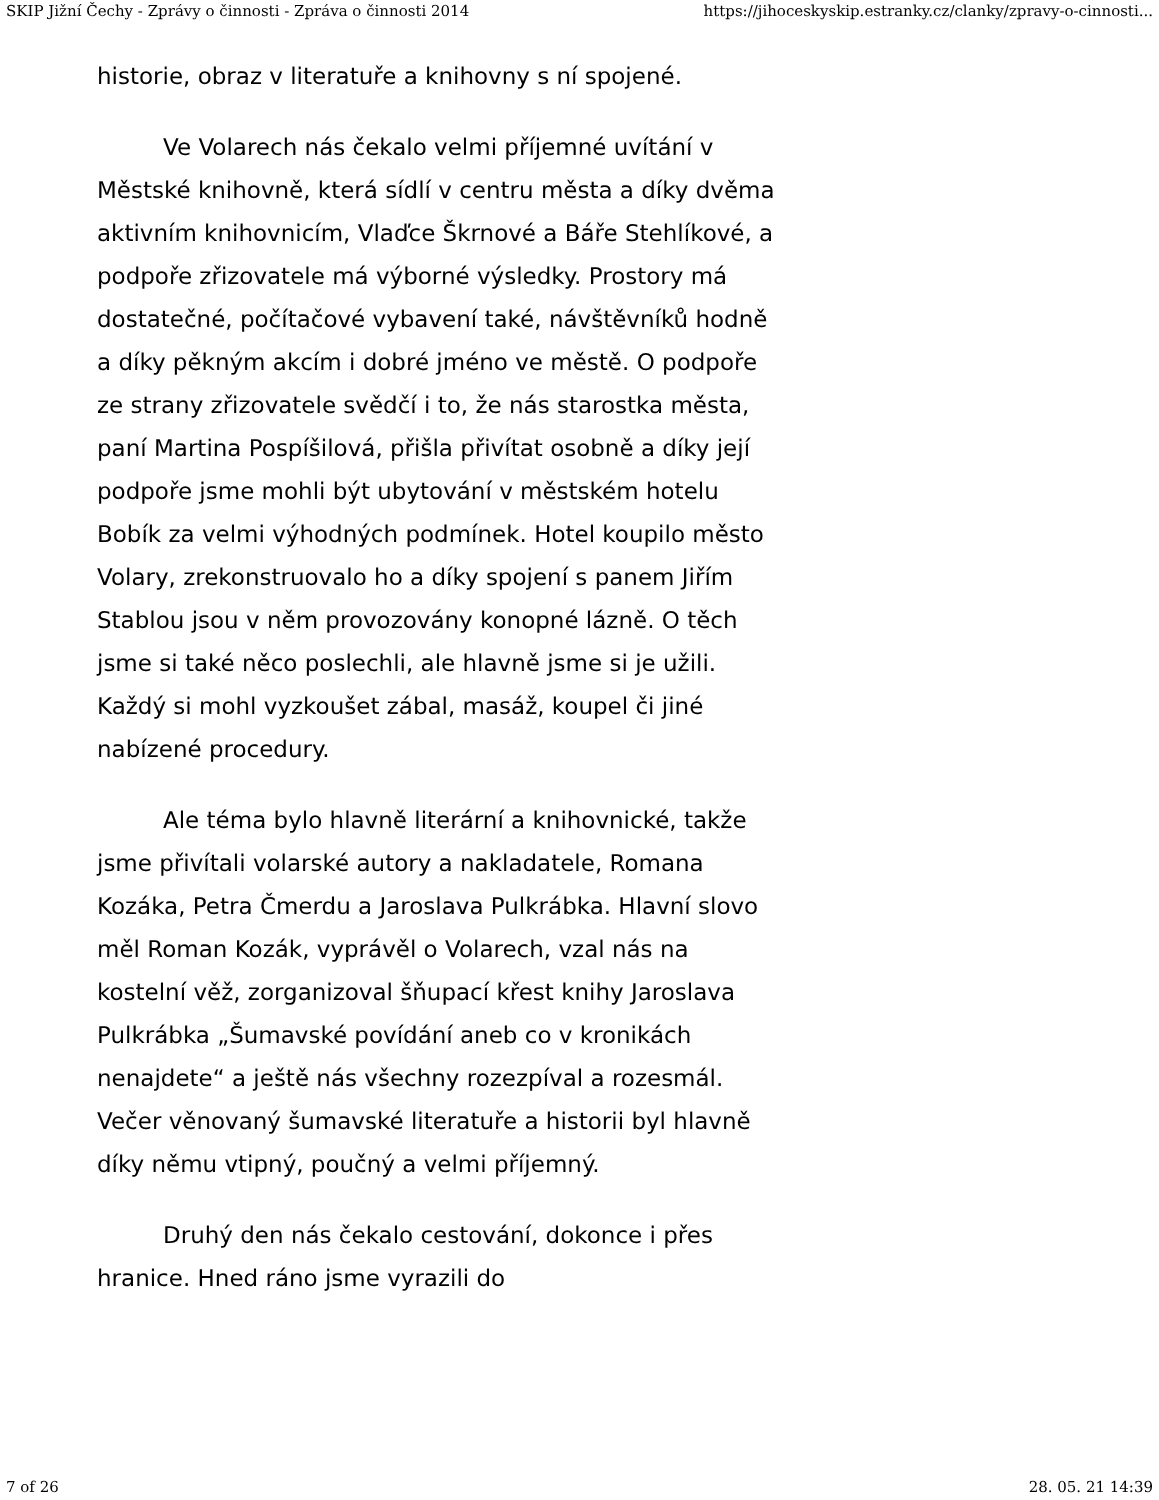SKIP Jižní Čechy - Zprávy o činnosti - Zpráva o činnosti 2014 https://jihoceskyskip.estranky.cz/clanky/zpravy-o-cinnosti...
historie, obraz v literatuře a knihovny s ní spojené.
Ve Volarech nás čekalo velmi příjemné uvítání v Městské knihovně, která sídlí v centru města a díky dvěma aktivním knihovnicím, Vlaďce Škrnové a Báře Stehlíkové, a podpoře zřizovatele má výborné výsledky. Prostory má dostatečné, počítačové vybavení také, návštěvníků hodně a díky pěkným akcím i dobré jméno ve městě. O podpoře ze strany zřizovatele svědčí i to, že nás starostka města, paní Martina Pospíšilová, přišla přivítat osobně a díky její podpoře jsme mohli být ubytování v městském hotelu Bobík za velmi výhodných podmínek. Hotel koupilo město Volary, zrekonstruovalo ho a díky spojení s panem Jiřím Stablou jsou v něm provozovány konopné lázně. O těch jsme si také něco poslechli, ale hlavně jsme si je užili. Každý si mohl vyzkoušet zábal, masáž, koupel či jiné nabízené procedury.
Ale téma bylo hlavně literární a knihovnické, takže jsme přivítali volarské autory a nakladatele, Romana Kozáka, Petra Čmerdu a Jaroslava Pulkrábka. Hlavní slovo měl Roman Kozák, vyprávěl o Volarech, vzal nás na kostelní věž, zorganizoval šňupací křest knihy Jaroslava Pulkrábka „Šumavské povídání aneb co v kronikách nenajdete“ a ještě nás všechny rozezpíval a rozesmál. Večer věnovaný šumavské literatuře a historii byl hlavně díky němu vtipný, poučný a velmi příjemný.
Druhý den nás čekalo cestování, dokonce i přes hranice. Hned ráno jsme vyrazili do
7 of 26 28. 05. 21 14:39